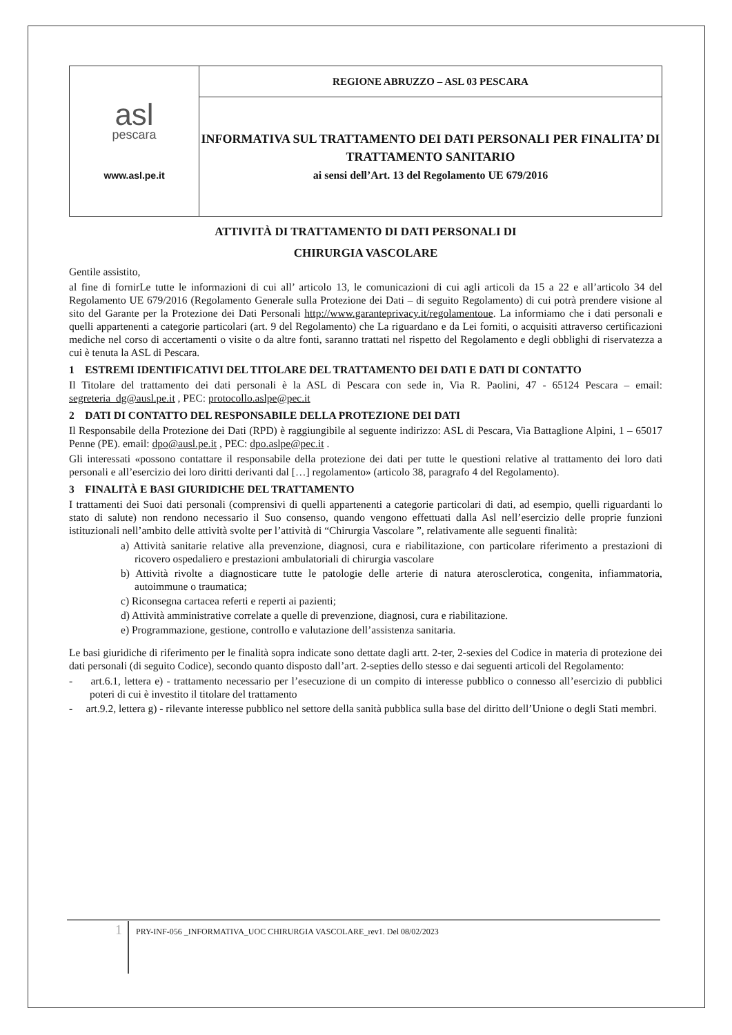| asl pescara www.asl.pe.it | REGIONE ABRUZZO – ASL 03 PESCARA |
| | INFORMATIVA SUL TRATTAMENTO DEI DATI PERSONALI PER FINALITA’ DI TRATTAMENTO SANITARIO ai sensi dell’Art. 13 del Regolamento UE 679/2016 |
ATTIVITÀ DI TRATTAMENTO DI DATI PERSONALI DI
CHIRURGIA VASCOLARE
Gentile assistito,
al fine di fornirLe tutte le informazioni di cui all’ articolo 13, le comunicazioni di cui agli articoli da 15 a 22 e all’articolo 34 del Regolamento UE 679/2016 (Regolamento Generale sulla Protezione dei Dati – di seguito Regolamento) di cui potrà prendere visione al sito del Garante per la Protezione dei Dati Personali http://www.garanteprivacy.it/regolamentoue. La informiamo che i dati personali e quelli appartenenti a categorie particolari (art. 9 del Regolamento) che La riguardano e da Lei forniti, o acquisiti attraverso certificazioni mediche nel corso di accertamenti o visite o da altre fonti, saranno trattati nel rispetto del Regolamento e degli obblighi di riservatezza a cui è tenuta la ASL di Pescara.
1 ESTREMI IDENTIFICATIVI DEL TITOLARE DEL TRATTAMENTO DEI DATI E DATI DI CONTATTO
Il Titolare del trattamento dei dati personali è la ASL di Pescara con sede in, Via R. Paolini, 47 - 65124 Pescara – email: segreteria_dg@ausl.pe.it , PEC: protocollo.aslpe@pec.it
2 DATI DI CONTATTO DEL RESPONSABILE DELLA PROTEZIONE DEI DATI
Il Responsabile della Protezione dei Dati (RPD) è raggiungibile al seguente indirizzo: ASL di Pescara, Via Battaglione Alpini, 1 – 65017 Penne (PE). email: dpo@ausl.pe.it , PEC: dpo.aslpe@pec.it .
Gli interessati «possono contattare il responsabile della protezione dei dati per tutte le questioni relative al trattamento dei loro dati personali e all’esercizio dei loro diritti derivanti dal […] regolamento» (articolo 38, paragrafo 4 del Regolamento).
3 FINALITÀ E BASI GIURIDICHE DEL TRATTAMENTO
I trattamenti dei Suoi dati personali (comprensivi di quelli appartenenti a categorie particolari di dati, ad esempio, quelli riguardanti lo stato di salute) non rendono necessario il Suo consenso, quando vengono effettuati dalla Asl nell’esercizio delle proprie funzioni istituzionali nell’ambito delle attività svolte per l’attività di “Chirurgia Vascolare ”, relativamente alle seguenti finalità:
a) Attività sanitarie relative alla prevenzione, diagnosi, cura e riabilitazione, con particolare riferimento a prestazioni di ricovero ospedaliero e prestazioni ambulatoriali di chirurgia vascolare
b) Attività rivolte a diagnosticare tutte le patologie delle arterie di natura aterosclerotica, congenita, infiammatoria, autoimmune o traumatica;
c) Riconsegna cartacea referti e reperti ai pazienti;
d) Attività amministrative correlate a quelle di prevenzione, diagnosi, cura e riabilitazione.
e) Programmazione, gestione, controllo e valutazione dell’assistenza sanitaria.
Le basi giuridiche di riferimento per le finalità sopra indicate sono dettate dagli artt. 2-ter, 2-sexies del Codice in materia di protezione dei dati personali (di seguito Codice), secondo quanto disposto dall’art. 2-septies dello stesso e dai seguenti articoli del Regolamento:
- art.6.1, lettera e) - trattamento necessario per l’esecuzione di un compito di interesse pubblico o connesso all’esercizio di pubblici poteri di cui è investito il titolare del trattamento
- art.9.2, lettera g) - rilevante interesse pubblico nel settore della sanità pubblica sulla base del diritto dell’Unione o degli Stati membri.
1 PRY-INF-056 _INFORMATIVA_UOC CHIRURGIA VASCOLARE_rev1. Del 08/02/2023